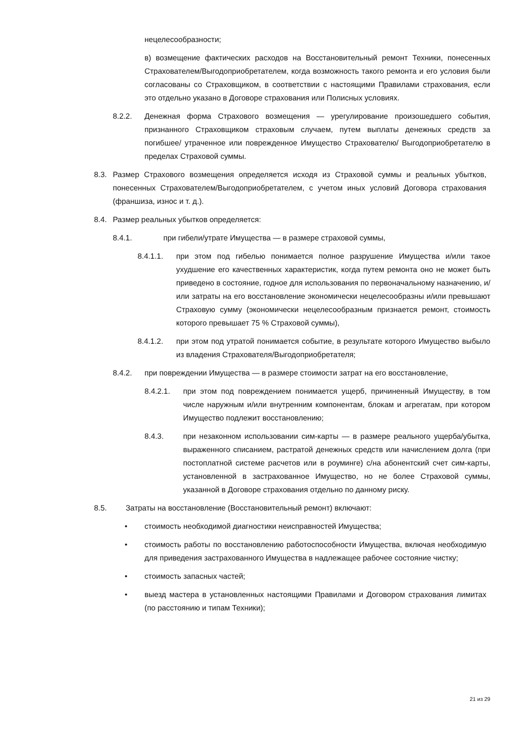нецелесообразности;
в) возмещение фактических расходов на Восстановительный ремонт Техники, понесенных Страхователем/Выгодоприобретателем, когда возможность такого ремонта и его условия были согласованы со Страховщиком, в соответствии с настоящими Правилами страхования, если это отдельно указано в Договоре страхования или Полисных условиях.
8.2.2. Денежная форма Страхового возмещения — урегулирование произошедшего события, признанного Страховщиком страховым случаем, путем выплаты денежных средств за погибшее/ утраченное или поврежденное Имущество Страхователю/ Выгодоприобретателю в пределах Страховой суммы.
8.3. Размер Страхового возмещения определяется исходя из Страховой суммы и реальных убытков, понесенных Страхователем/Выгодоприобретателем, с учетом иных условий Договора страхования (франшиза, износ и т. д.).
8.4. Размер реальных убытков определяется:
8.4.1. при гибели/утрате Имущества — в размере страховой суммы,
8.4.1.1. при этом под гибелью понимается полное разрушение Имущества и/или такое ухудшение его качественных характеристик, когда путем ремонта оно не может быть приведено в состояние, годное для использования по первоначальному назначению, и/или затраты на его восстановление экономически нецелесообразны и/или превышают Страховую сумму (экономически нецелесообразным признается ремонт, стоимость которого превышает 75 % Страховой суммы),
8.4.1.2. при этом под утратой понимается событие, в результате которого Имущество выбыло из владения Страхователя/Выгодоприобретателя;
8.4.2. при повреждении Имущества — в размере стоимости затрат на его восстановление,
8.4.2.1. при этом под повреждением понимается ущерб, причиненный Имуществу, в том числе наружным и/или внутренним компонентам, блокам и агрегатам, при котором Имущество подлежит восстановлению;
8.4.3. при незаконном использовании сим-карты — в размере реального ущерба/убытка, выраженного списанием, растратой денежных средств или начислением долга (при постоплатной системе расчетов или в роуминге) с/на абонентский счет сим-карты, установленной в застрахованное Имущество, но не более Страховой суммы, указанной в Договоре страхования отдельно по данному риску.
8.5. Затраты на восстановление (Восстановительный ремонт) включают:
• стоимость необходимой диагностики неисправностей Имущества;
• стоимость работы по восстановлению работоспособности Имущества, включая необходимую для приведения застрахованного Имущества в надлежащее рабочее состояние чистку;
• стоимость запасных частей;
• выезд мастера в установленных настоящими Правилами и Договором страхования лимитах (по расстоянию и типам Техники);
21 из 29